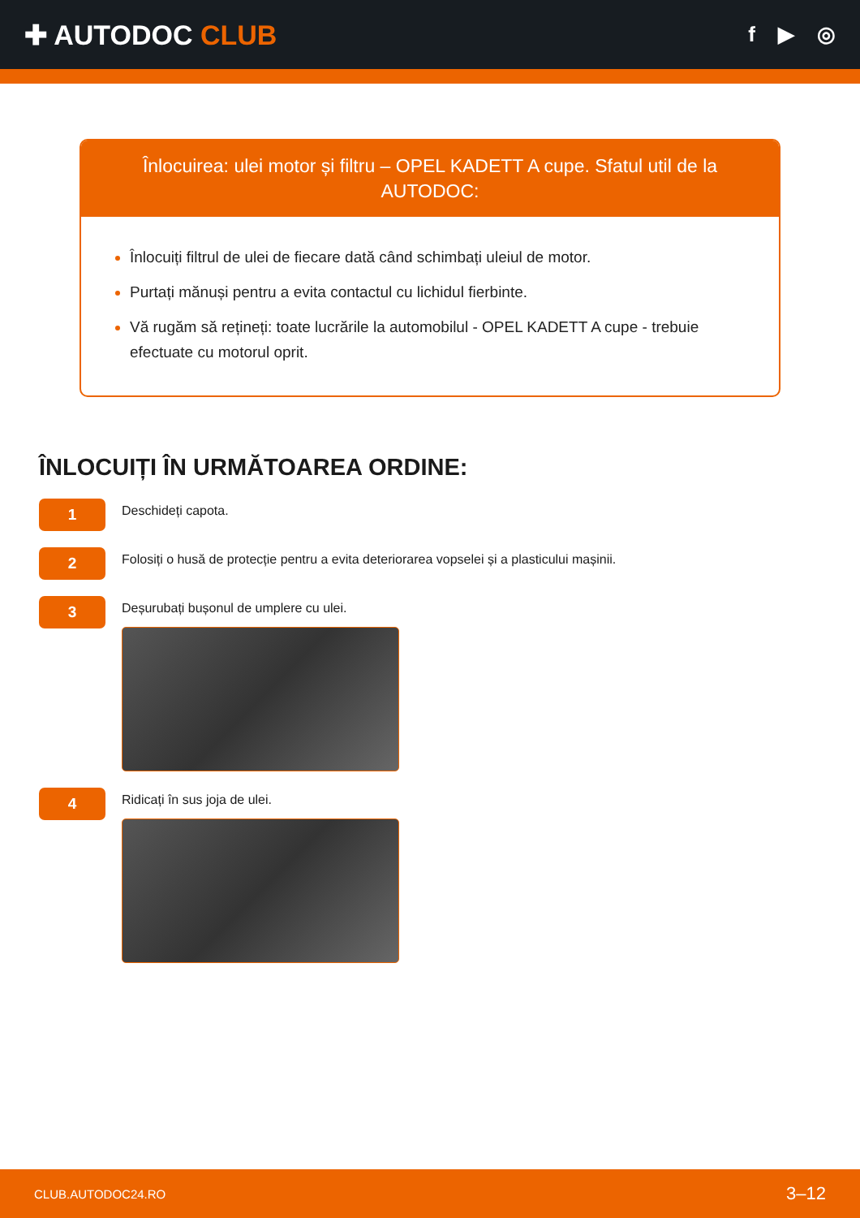✚ AUTODOC CLUB
f ▶ ◎
Înlocuirea: ulei motor și filtru – OPEL KADETT A cupe. Sfatul util de la AUTODOC:
Înlocuiți filtrul de ulei de fiecare dată când schimbați uleiul de motor.
Purtați mănuși pentru a evita contactul cu lichidul fierbinte.
Vă rugăm să rețineți: toate lucrările la automobilul - OPEL KADETT A cupe - trebuie efectuate cu motorul oprit.
ÎNLOCUIȚI ÎN URMĂTOAREA ORDINE:
1
Deschideți capota.
2
Folosiți o husă de protecție pentru a evita deteriorarea vopselei și a plasticului mașinii.
3
Deșurubați bușonul de umplere cu ulei.
4
Ridicați în sus joja de ulei.
CLUB.AUTODOC24.RO 3–12